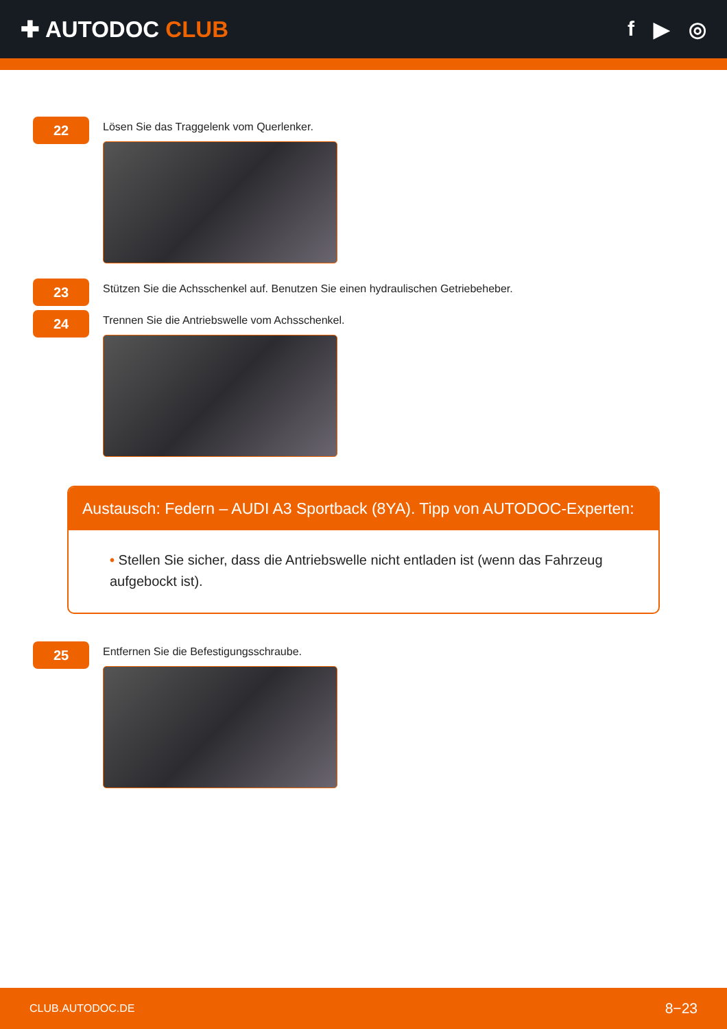✚ AUTODOC CLUB f ▶ ◎
22
Lösen Sie das Traggelenk vom Querlenker.
23
Stützen Sie die Achsschenkel auf. Benutzen Sie einen hydraulischen Getriebeheber.
24
Trennen Sie die Antriebswelle vom Achsschenkel.
Austausch: Federn – AUDI A3 Sportback (8YA). Tipp von AUTODOC-Experten:
• Stellen Sie sicher, dass die Antriebswelle nicht entladen ist (wenn das Fahrzeug aufgebockt ist).
25
Entfernen Sie die Befestigungsschraube.
CLUB.AUTODOC.DE 8−23